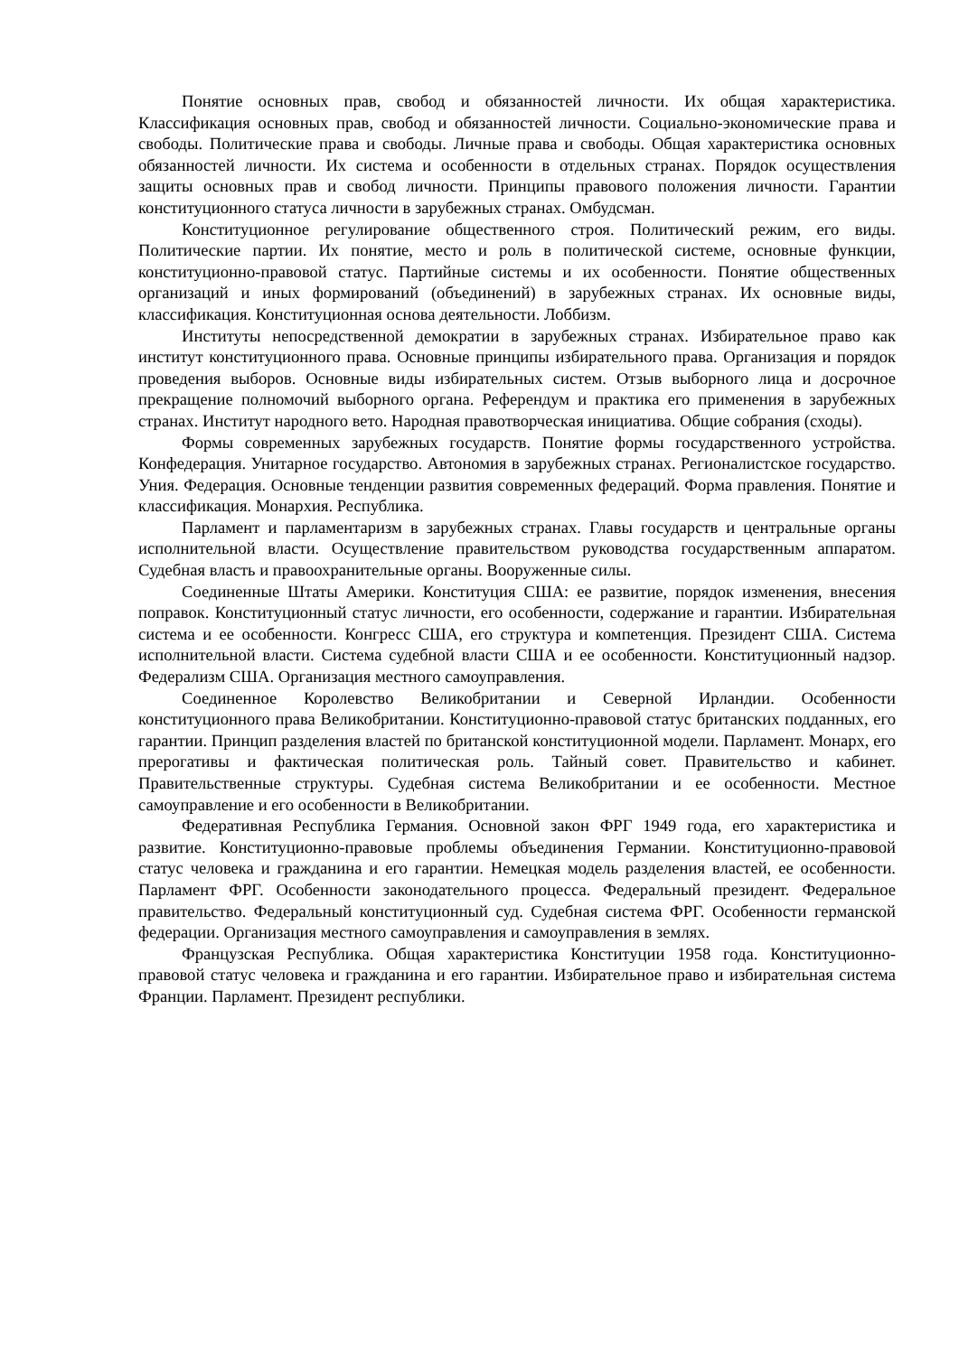Понятие основных прав, свобод и обязанностей личности. Их общая характеристика. Классификация основных прав, свобод и обязанностей личности. Социально-экономические права и свободы. Политические права и свободы. Личные права и свободы. Общая характеристика основных обязанностей личности. Их система и особенности в отдельных странах. Порядок осуществления защиты основных прав и свобод личности. Принципы правового положения личности. Гарантии конституционного статуса личности в зарубежных странах. Омбудсман.
Конституционное регулирование общественного строя. Политический режим, его виды. Политические партии. Их понятие, место и роль в политической системе, основные функции, конституционно-правовой статус. Партийные системы и их особенности. Понятие общественных организаций и иных формирований (объединений) в зарубежных странах. Их основные виды, классификация. Конституционная основа деятельности. Лоббизм.
Институты непосредственной демократии в зарубежных странах. Избирательное право как институт конституционного права. Основные принципы избирательного права. Организация и порядок проведения выборов. Основные виды избирательных систем. Отзыв выборного лица и досрочное прекращение полномочий выборного органа. Референдум и практика его применения в зарубежных странах. Институт народного вето. Народная правотворческая инициатива. Общие собрания (сходы).
Формы современных зарубежных государств. Понятие формы государственного устройства. Конфедерация. Унитарное государство. Автономия в зарубежных странах. Регионалистское государство. Уния. Федерация. Основные тенденции развития современных федераций. Форма правления. Понятие и классификация. Монархия. Республика.
Парламент и парламентаризм в зарубежных странах. Главы государств и центральные органы исполнительной власти. Осуществление правительством руководства государственным аппаратом. Судебная власть и правоохранительные органы. Вооруженные силы.
Соединенные Штаты Америки. Конституция США: ее развитие, порядок изменения, внесения поправок. Конституционный статус личности, его особенности, содержание и гарантии. Избирательная система и ее особенности. Конгресс США, его структура и компетенция. Президент США. Система исполнительной власти. Система судебной власти США и ее особенности. Конституционный надзор. Федерализм США. Организация местного самоуправления.
Соединенное Королевство Великобритании и Северной Ирландии. Особенности конституционного права Великобритании. Конституционно-правовой статус британских подданных, его гарантии. Принцип разделения властей по британской конституционной модели. Парламент. Монарх, его прерогативы и фактическая политическая роль. Тайный совет. Правительство и кабинет. Правительственные структуры. Судебная система Великобритании и ее особенности. Местное самоуправление и его особенности в Великобритании.
Федеративная Республика Германия. Основной закон ФРГ 1949 года, его характеристика и развитие. Конституционно-правовые проблемы объединения Германии. Конституционно-правовой статус человека и гражданина и его гарантии. Немецкая модель разделения властей, ее особенности. Парламент ФРГ. Особенности законодательного процесса. Федеральный президент. Федеральное правительство. Федеральный конституционный суд. Судебная система ФРГ. Особенности германской федерации. Организация местного самоуправления и самоуправления в землях.
Французская Республика. Общая характеристика Конституции 1958 года. Конституционно-правовой статус человека и гражданина и его гарантии. Избирательное право и избирательная система Франции. Парламент. Президент республики.